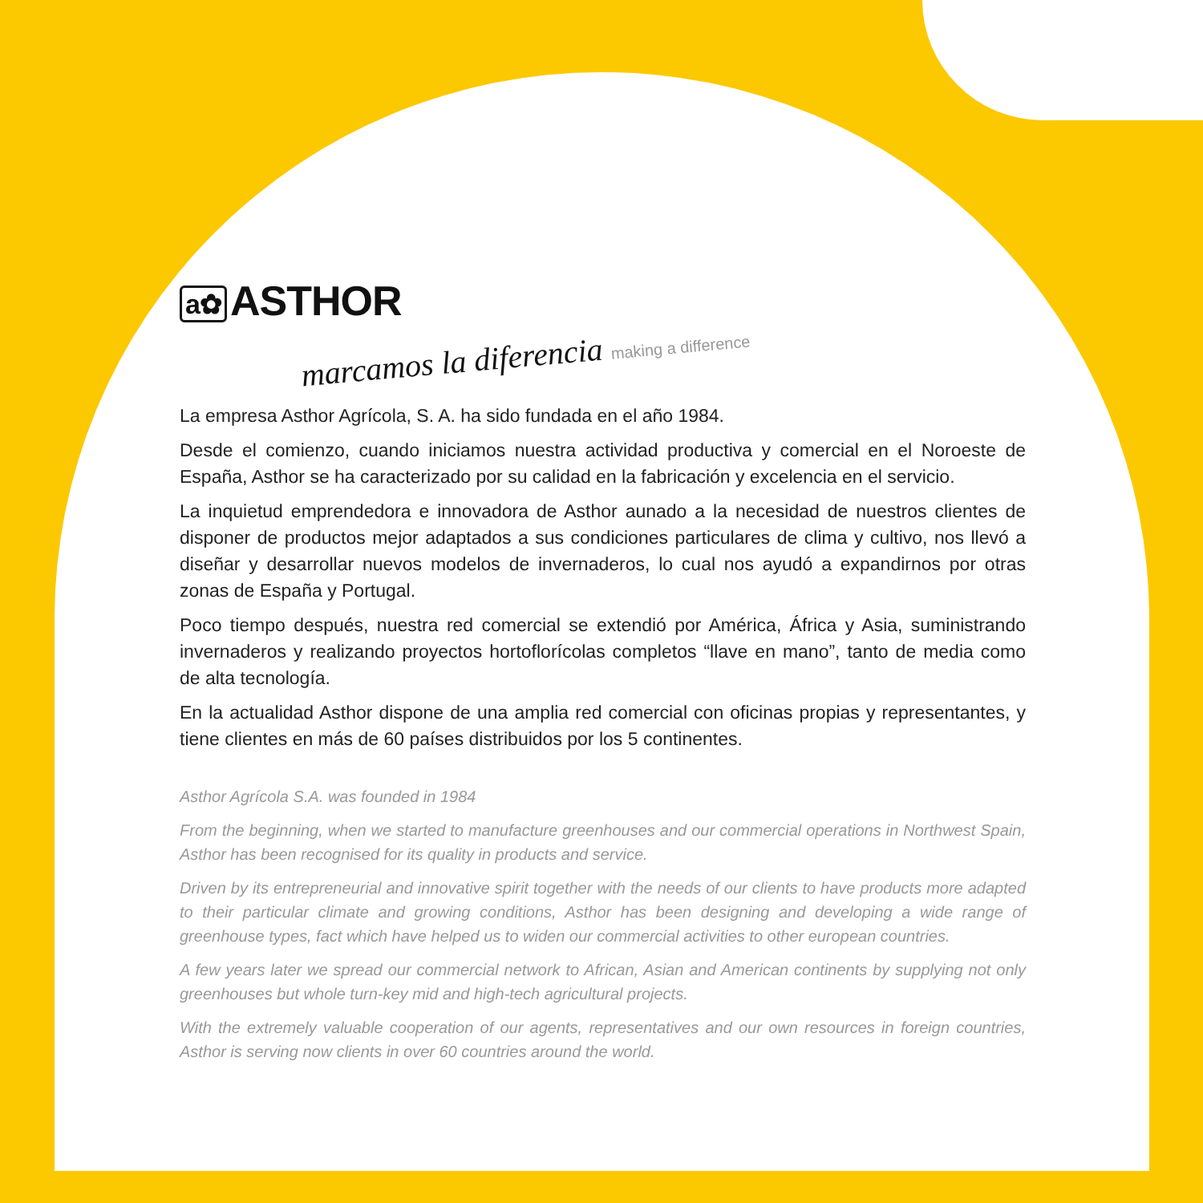a✿ ASTHOR
marcamos la diferencia making a difference
La empresa Asthor Agrícola, S. A. ha sido fundada en el año 1984.
Desde el comienzo, cuando iniciamos nuestra actividad productiva y comercial en el Noroeste de España, Asthor se ha caracterizado por su calidad en la fabricación y excelencia en el servicio.
La inquietud emprendedora e innovadora de Asthor aunado a la necesidad de nuestros clientes de disponer de productos mejor adaptados a sus condiciones particulares de clima y cultivo, nos llevó a diseñar y desarrollar nuevos modelos de invernaderos, lo cual nos ayudó a expandirnos por otras zonas de España y Portugal.
Poco tiempo después, nuestra red comercial se extendió por América, África y Asia, suministrando invernaderos y realizando proyectos hortoflorícolas completos “llave en mano”, tanto de media como de alta tecnología.
En la actualidad Asthor dispone de una amplia red comercial con oficinas propias y representantes, y tiene clientes en más de 60 países distribuidos por los 5 continentes.
Asthor Agrícola S.A. was founded in 1984
From the beginning, when we started to manufacture greenhouses and our commercial operations in Northwest Spain, Asthor has been recognised for its quality in products and service.
Driven by its entrepreneurial and innovative spirit together with the needs of our clients to have products more adapted to their particular climate and growing conditions, Asthor has been designing and developing a wide range of greenhouse types, fact which have helped us to widen our commercial activities to other european countries.
A few years later we spread our commercial network to African, Asian and American continents by supplying not only greenhouses but whole turn-key mid and high-tech agricultural projects.
With the extremely valuable cooperation of our agents, representatives and our own resources in foreign countries, Asthor is serving now clients in over 60 countries around the world.